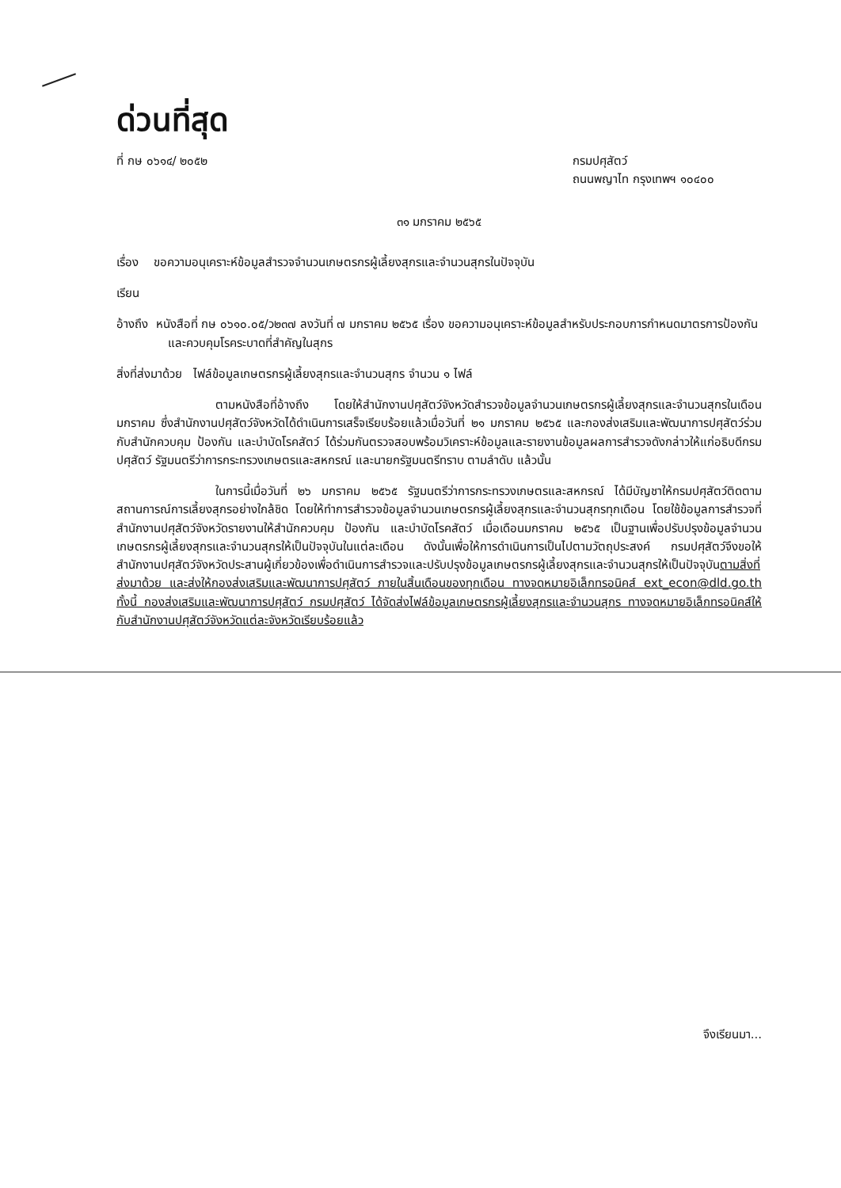ด่วนที่สุด
ที่ กษ ๐๖๑๔/ ๒๐๕๒ กรมปศุสัตว์
ถนนพญาไท กรุงเทพฯ ๑๐๔๐๐
๓๑ มกราคม ๒๕๖๕
เรื่อง ขอความอนุเคราะห์ข้อมูลสำรวจจำนวนเกษตรกรผู้เลี้ยงสุกรและจำนวนสุกรในปัจจุบัน
เรียน
อ้างถึง หนังสือที่ กษ ๐๖๑๐.๐๕/ว๒๓๗ ลงวันที่ ๗ มกราคม ๒๕๖๕ เรื่อง ขอความอนุเคราะห์ข้อมูลสำหรับประกอบการกำหนดมาตรการป้องกัน และควบคุมโรคระบาดที่สำคัญในสุกร
สิ่งที่ส่งมาด้วย ไฟล์ข้อมูลเกษตรกรผู้เลี้ยงสุกรและจำนวนสุกร จำนวน ๑ ไฟล์
ตามหนังสือที่อ้างถึง โดยให้สำนักงานปศุสัตว์จังหวัดสำรวจข้อมูลจำนวนเกษตรกรผู้เลี้ยงสุกรและจำนวนสุกรในเดือนมกราคม ซึ่งสำนักงานปศุสัตว์จังหวัดได้ดำเนินการเสร็จเรียบร้อยแล้วเมื่อวันที่ ๒๑ มกราคม ๒๕๖๕ และกองส่งเสริมและพัฒนาการปศุสัตว์ร่วมกับสำนักควบคุม ป้องกัน และบำบัดโรคสัตว์ ได้ร่วมกันตรวจสอบพร้อมวิเคราะห์ข้อมูลและรายงานข้อมูลผลการสำรวจดังกล่าวให้แก่อธิบดีกรมปศุสัตว์ รัฐมนตรีว่าการกระทรวงเกษตรและสหกรณ์ และนายกรัฐมนตรีทราบ ตามลำดับ แล้วนั้น
ในการนี้เมื่อวันที่ ๒๖ มกราคม ๒๕๖๕ รัฐมนตรีว่าการกระทรวงเกษตรและสหกรณ์ ได้มีบัญชาให้กรมปศุสัตว์ติดตามสถานการณ์การเลี้ยงสุกรอย่างใกล้ชิด โดยให้ทำการสำรวจข้อมูลจำนวนเกษตรกรผู้เลี้ยงสุกรและจำนวนสุกรทุกเดือน โดยใช้ข้อมูลการสำรวจที่สำนักงานปศุสัตว์จังหวัดรายงานให้สำนักควบคุม ป้องกัน และบำบัดโรคสัตว์ เมื่อเดือนมกราคม ๒๕๖๕ เป็นฐานเพื่อปรับปรุงข้อมูลจำนวนเกษตรกรผู้เลี้ยงสุกรและจำนวนสุกรให้เป็นปัจจุบันในแต่ละเดือน ดังนั้นเพื่อให้การดำเนินการเป็นไปตามวัตถุประสงค์ กรมปศุสัตว์จึงขอให้สำนักงานปศุสัตว์จังหวัดประสานผู้เกี่ยวข้องเพื่อดำเนินการสำรวจและปรับปรุงข้อมูลเกษตรกรผู้เลี้ยงสุกรและจำนวนสุกรให้เป็นปัจจุบันตามสิ่งที่ส่งมาด้วย และส่งให้กองส่งเสริมและพัฒนาการปศุสัตว์ ภายในสิ้นเดือนของทุกเดือน ทางจดหมายอิเล็กทรอนิคส์ ext_econ@dld.go.th ทั้งนี้ กองส่งเสริมและพัฒนาการปศุสัตว์ กรมปศุสัตว์ ได้จัดส่งไฟล์ข้อมูลเกษตรกรผู้เลี้ยงสุกรและจำนวนสุกร ทางจดหมายอิเล็กทรอนิคส์ให้กับสำนักงานปศุสัตว์จังหวัดแต่ละจังหวัดเรียบร้อยแล้ว
จึงเรียนมา...